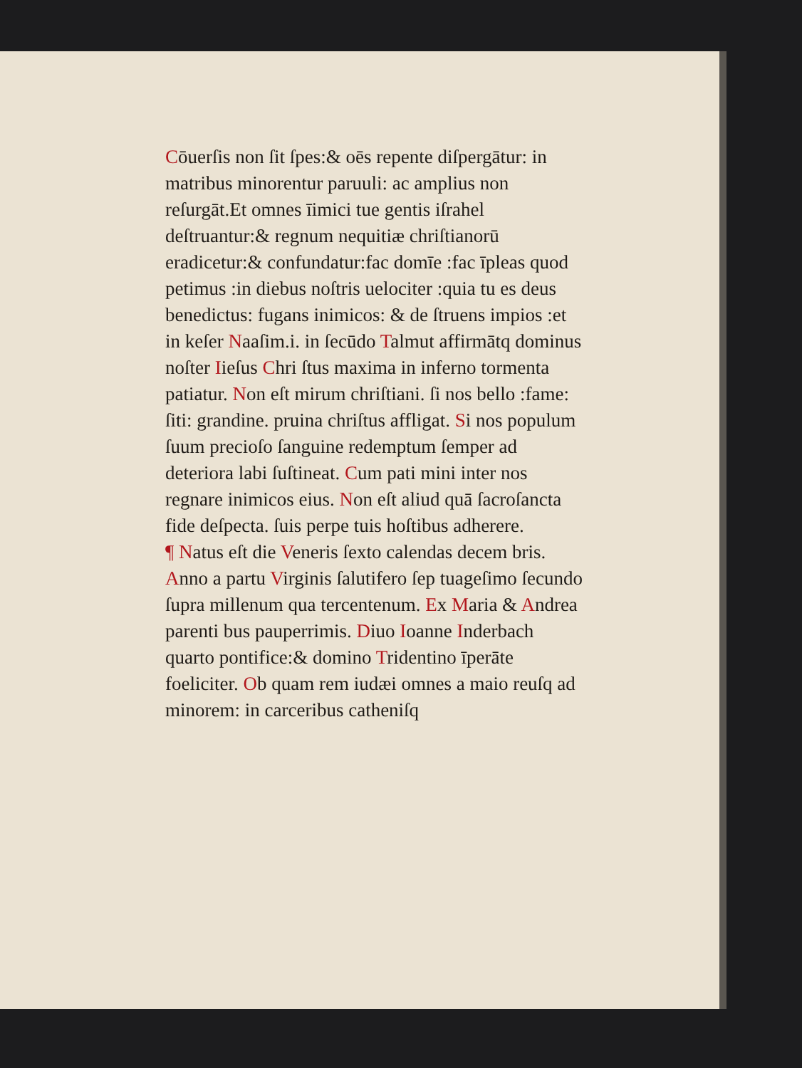Cōuerſis non ſit ſpes:& oēs repente diſpergātur: in matribus minorentur paruuli: ac amplius non reſurgāt.Et omnes īimici tue gentis iſrahel deſtruantur:& regnum nequitiæ chriſtianorū eradicetur:& confundatur:fac domīe :fac īpleas quod petimus :in diebus noſtris uelociter :quia tu es deus benedictus: fugans inimicos: & de ſtruens impios :et in keſer Naaſim.i. in ſecūdo Talmut affirmātq dominus noſter Iieſus Chri ſtus maxima in inferno tormenta patiatur. Non eſt mirum chriſtiani. ſi nos bello :fame: ſiti: grandine. pruina chriſtus affligat. Si nos populum ſuum precioſo ſanguine redemptum ſemper ad deteriora labi ſuſtineat. Cum pati mini inter nos regnare inimicos eius. Non eſt aliud quā ſacroſancta fide deſpecta. ſuis perpe tuis hoſtibus adherere.
¶ Natus eſt die Veneris ſexto calendas decem bris. Anno a partu Virginis ſalutifero ſep tuageſimo ſecundo ſupra millenum qua tercentenum. Ex Maria & Andrea parenti bus pauperrimis. Diuo Ioanne Inderbach quarto pontifice:& domino Tridentino īperāte foeliciter. Ob quam rem iudæi omnes a maio reuſq ad minorem: in carceribus catheniſq